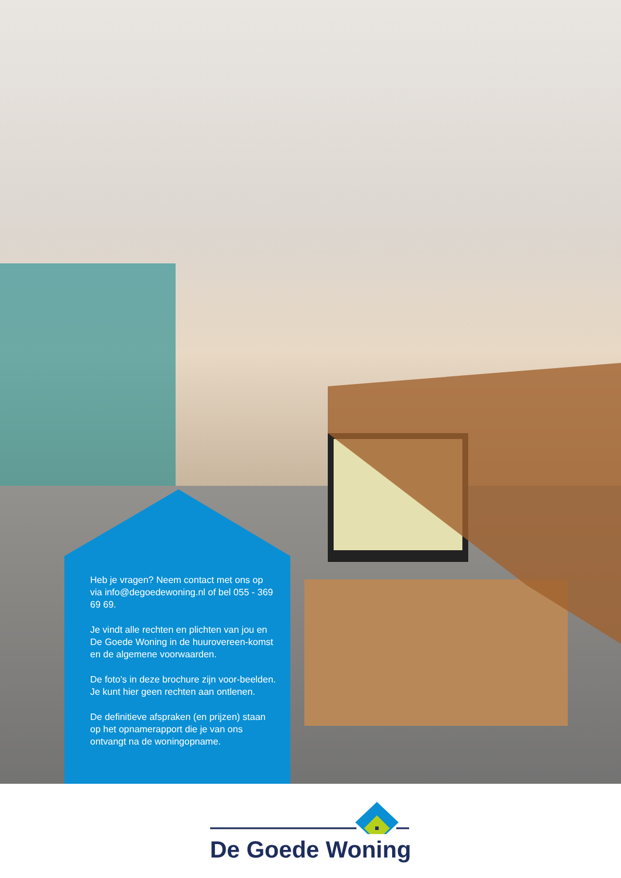Heb je vragen? Neem contact met ons op via info@degoedewoning.nl of bel 055 - 369 69 69.
Je vindt alle rechten en plichten van jou en De Goede Woning in de huurovereen-komst en de algemene voorwaarden.
De foto’s in deze brochure zijn voor-beelden. Je kunt hier geen rechten aan ontlenen.
De definitieve afspraken (en prijzen) staan op het opnamerapport die je van ons ontvangt na de woningopname.
De Goede Woning